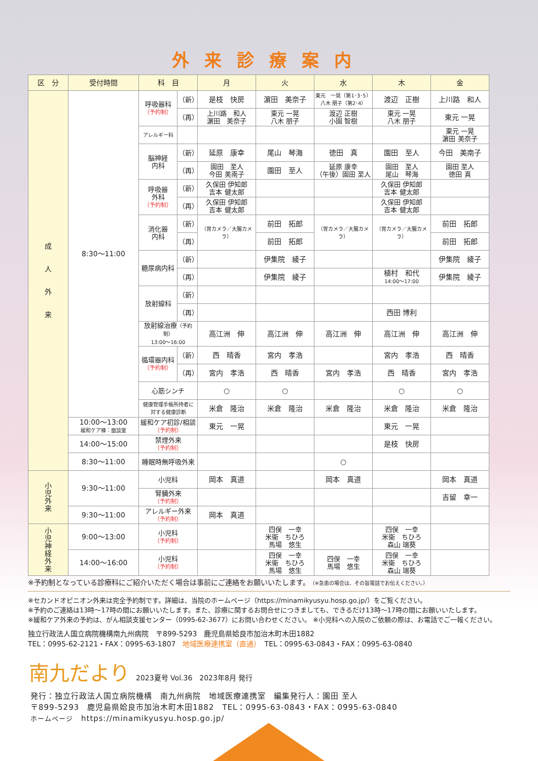外来診療案内
| 区 分 | 受付時間 | 科 目 | | 月 | 火 | 水 | 木 | 金 |
| --- | --- | --- | --- | --- | --- | --- | --- | --- |
| 成 人 外 来 | 8:30～11:00 | 呼吸器科 （予約制） | （新） | 是枝 快房 | 濵田 美奈子 | 東元 一晃（第1･3･5） 八木 朋子（第2･4） | 渡辺 正樹 | 上川路 和人 |
| | | | （再） | 上川路 和人 濵田 美奈子 | 東元 一晃 八木 朋子 | 渡辺 正樹 小園 智樹 | 東元 一晃 八木 朋子 | 東元 一晃 |
| | | アレルギー科 | | | | | | 東元 一晃 濵田 美奈子 |
| | | 脳神経 内科 | （新） | 延原 康幸 | 尾山 琴海 | 徳田 真 | 園田 至人 | 今田 美南子 |
| | | | （再） | 園田 至人 今田 美南子 | 園田 至人 | 延原 康幸 （午後）園田 至人 | 園田 至人 尾山 琴海 | 園田 至人 徳田 真 |
| | | 呼吸器 外科 （予約制） | （新） | 久保田 伊知郎 吉本 健太郎 | | | 久保田 伊知郎 吉本 健太郎 | |
| | | | （再） | 久保田 伊知郎 吉本 健太郎 | | | 久保田 伊知郎 吉本 健太郎 | |
| | | 消化器 内科 | （新） | （胃カメラ／大腸カメラ） | 前田 拓郎 | （胃カメラ／大腸カメラ） | （胃カメラ／大腸カメラ） | 前田 拓郎 |
| | | | （再） | | 前田 拓郎 | | | 前田 拓郎 |
| | | 糖尿病内科 | （新） | | 伊集院 綾子 | | | 伊集院 綾子 |
| | | | （再） | | 伊集院 綾子 | | 植村 和代 14:00～17:00 | 伊集院 綾子 |
| | | 放射線科 | （新） | | | | | |
| | | | （再） | | | | 西田 博利 | |
| | | 放射線治療 （予約制） 13:00～16:00 | | 高江洲 伸 | 高江洲 伸 | 高江洲 伸 | 高江洲 伸 | 高江洲 伸 |
| | | 循環器内科 （予約制） | （新） | 西 晴香 | 宮内 孝浩 | | 宮内 孝浩 | 西 晴香 |
| | | | （再） | 宮内 孝浩 | 西 晴香 | 宮内 孝浩 | 西 晴香 | 宮内 孝浩 |
| | | 心筋シンチ | | ○ | ○ | | ○ | ○ |
| | | 健康管理手帳所持者に 対する健康診断 | | 米倉 隆治 | 米倉 隆治 | 米倉 隆治 | 米倉 隆治 | 米倉 隆治 |
| | 10:00～13:00 緩和ケア棟：面談室 | 緩和ケア初診/相談 （予約制） | | 東元 一晃 | | | 東元 一晃 | |
| | 14:00～15:00 | 禁煙外来 （予約制） | | | | | 是枝 快房 | |
| | 8:30～11:00 | 睡眠時無呼吸外来 | | | | ○ | | |
| 小 児 外 来 | 9:30～11:00 | 小児科 | | 岡本 真道 | | 岡本 真道 | | 岡本 真道 |
| | | 腎臓外来 （予約制） | | | | | | 吉留 幸一 |
| | 9:30～11:00 | アレルギー外来 （予約制） | | 岡本 真道 | | | | |
| 小 児 神 経 外 来 | 9:00～13:00 | 小児科 （予約制） | | | 四俣 一幸 米衛 ちひろ 馬場 悠生 | | 四俣 一幸 米衛 ちひろ 森山 瑞葵 | |
| | 14:00～16:00 | 小児科 （予約制） | | | 四俣 一幸 米衛 ちひろ 馬場 悠生 | 四俣 一幸 馬場 悠生 | 四俣 一幸 米衛 ちひろ 森山 瑞葵 | |
※予約制となっている診療科にご紹介いただく場合は事前にご連絡をお願いいたします。（※急患の場合は、その旨電話でお伝えください。）
※セカンドオピニオン外来は完全予約制です。詳細は、当院のホームページ（https://minamikyusyu.hosp.go.jp/）をご覧ください。
※予約のご連絡は13時～17時の間にお願いいたします。また、診療に関するお問合せにつきましても、できるだけ13時～17時の間にお願いいたします。
※緩和ケア外来の予約は、がん相談支援センター（0995-62-3677）にお問い合わせください。 ※小児科への入院のご依頼の際は、お電話でご一報ください。
独立行政法人国立病院機構南九州病院　〒899-5293　鹿児島県姶良市加治木町木田1882
TEL：0995-62-2121・FAX：0995-63-1807　地域医療連携室（直通）　TEL：0995-63-0843・FAX：0995-63-0840
南九だより 2023夏号 Vol.36　2023年8月 発行
発行：独立行政法人国立病院機構　南九州病院　地域医療連携室　編集発行人：園田 至人
〒899-5293　鹿児島県姶良市加治木町木田1882　TEL：0995-63-0843・FAX：0995-63-0840
ホームページ　https://minamikyusyu.hosp.go.jp/